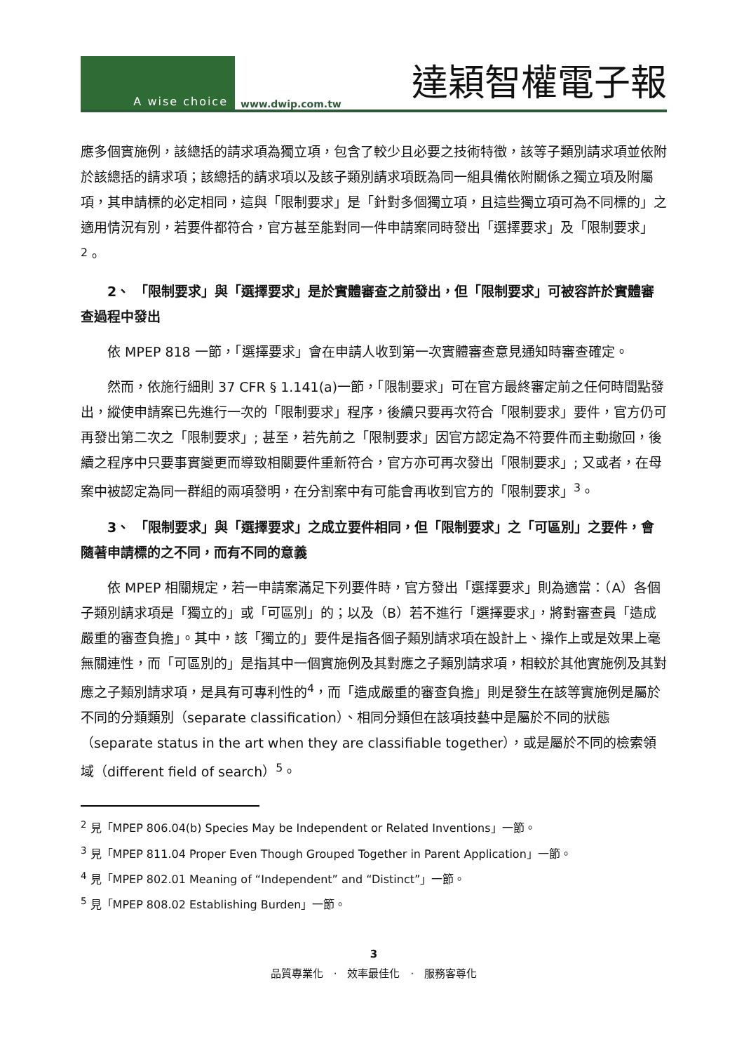A wise choice
www.dwip.com.tw 達穎智權電子報
應多個實施例，該總括的請求項為獨立項，包含了較少且必要之技術特徵，該等子類別請求項並依附於該總括的請求項；該總括的請求項以及該子類別請求項既為同一組具備依附關係之獨立項及附屬項，其申請標的必定相同，這與「限制要求」是「針對多個獨立項，且這些獨立項可為不同標的」之適用情況有別，若要件都符合，官方甚至能對同一件申請案同時發出「選擇要求」及「限制要求」<sup>2</sup>。
2、 「限制要求」與「選擇要求」是於實體審查之前發出，但「限制要求」可被容許於實體審查過程中發出
依 MPEP 818 一節，「選擇要求」會在申請人收到第一次實體審查意見通知時審查確定。
然而，依施行細則 37 CFR § 1.141(a)一節，「限制要求」可在官方最終審定前之任何時間點發出，縱使申請案已先進行一次的「限制要求」程序，後續只要再次符合「限制要求」要件，官方仍可再發出第二次之「限制要求」; 甚至，若先前之「限制要求」因官方認定為不符要件而主動撤回，後續之程序中只要事實變更而導致相關要件重新符合，官方亦可再次發出「限制要求」; 又或者，在母案中被認定為同一群組的兩項發明，在分割案中有可能會再收到官方的「限制要求」<sup>3</sup>。
3、 「限制要求」與「選擇要求」之成立要件相同，但「限制要求」之「可區別」之要件，會隨著申請標的之不同，而有不同的意義
依 MPEP 相關規定，若一申請案滿足下列要件時，官方發出「選擇要求」則為適當：（A）各個子類別請求項是「獨立的」或「可區別」的；以及（B）若不進行「選擇要求」，將對審查員「造成嚴重的審查負擔」。其中，該「獨立的」要件是指各個子類別請求項在設計上、操作上或是效果上毫無關連性，而「可區別的」是指其中一個實施例及其對應之子類別請求項，相較於其他實施例及其對應之子類別請求項，是具有可專利性的<sup>4</sup>，而「造成嚴重的審查負擔」則是發生在該等實施例是屬於不同的分類類別（separate classification）、相同分類但在該項技藝中是屬於不同的狀態（separate status in the art when they are classifiable together），或是屬於不同的檢索領域（different field of search）<sup>5</sup>。
<sup>2</sup> 見「MPEP 806.04(b) Species May be Independent or Related Inventions」一節。
<sup>3</sup> 見「MPEP 811.04 Proper Even Though Grouped Together in Parent Application」一節。
<sup>4</sup> 見「MPEP 802.01 Meaning of “Independent” and “Distinct”」一節。
<sup>5</sup> 見「MPEP 808.02 Establishing Burden」一節。
3
品質專業化　·　效率最佳化　·　服務客尊化